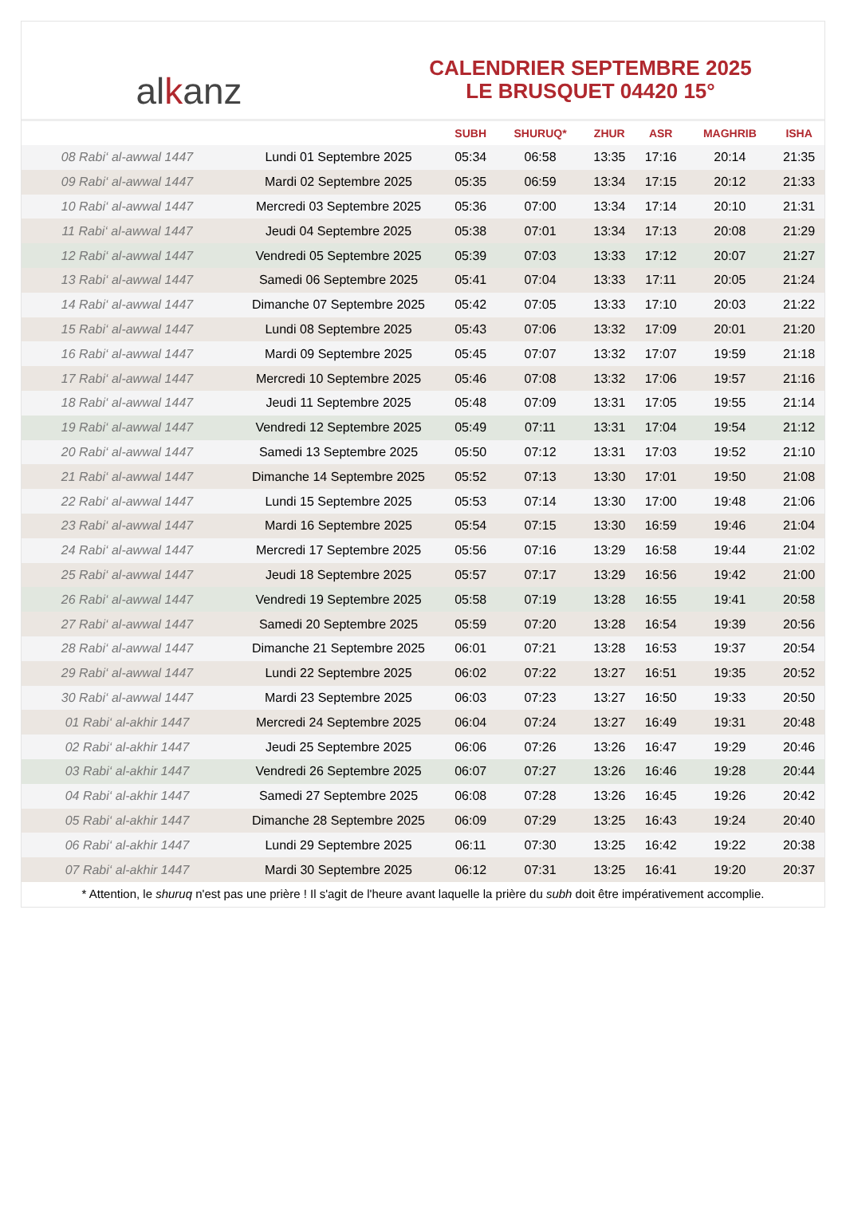al k anz
CALENDRIER SEPTEMBRE 2025
LE BRUSQUET 04420 15°
| | | SUBH | SHURUQ* | ZHUR | ASR | MAGHRIB | ISHA |
| --- | --- | --- | --- | --- | --- | --- | --- |
| 08 Rabi‘ al-awwal 1447 | Lundi 01 Septembre 2025 | 05:34 | 06:58 | 13:35 | 17:16 | 20:14 | 21:35 |
| 09 Rabi‘ al-awwal 1447 | Mardi 02 Septembre 2025 | 05:35 | 06:59 | 13:34 | 17:15 | 20:12 | 21:33 |
| 10 Rabi‘ al-awwal 1447 | Mercredi 03 Septembre 2025 | 05:36 | 07:00 | 13:34 | 17:14 | 20:10 | 21:31 |
| 11 Rabi‘ al-awwal 1447 | Jeudi 04 Septembre 2025 | 05:38 | 07:01 | 13:34 | 17:13 | 20:08 | 21:29 |
| 12 Rabi‘ al-awwal 1447 | Vendredi 05 Septembre 2025 | 05:39 | 07:03 | 13:33 | 17:12 | 20:07 | 21:27 |
| 13 Rabi‘ al-awwal 1447 | Samedi 06 Septembre 2025 | 05:41 | 07:04 | 13:33 | 17:11 | 20:05 | 21:24 |
| 14 Rabi‘ al-awwal 1447 | Dimanche 07 Septembre 2025 | 05:42 | 07:05 | 13:33 | 17:10 | 20:03 | 21:22 |
| 15 Rabi‘ al-awwal 1447 | Lundi 08 Septembre 2025 | 05:43 | 07:06 | 13:32 | 17:09 | 20:01 | 21:20 |
| 16 Rabi‘ al-awwal 1447 | Mardi 09 Septembre 2025 | 05:45 | 07:07 | 13:32 | 17:07 | 19:59 | 21:18 |
| 17 Rabi‘ al-awwal 1447 | Mercredi 10 Septembre 2025 | 05:46 | 07:08 | 13:32 | 17:06 | 19:57 | 21:16 |
| 18 Rabi‘ al-awwal 1447 | Jeudi 11 Septembre 2025 | 05:48 | 07:09 | 13:31 | 17:05 | 19:55 | 21:14 |
| 19 Rabi‘ al-awwal 1447 | Vendredi 12 Septembre 2025 | 05:49 | 07:11 | 13:31 | 17:04 | 19:54 | 21:12 |
| 20 Rabi‘ al-awwal 1447 | Samedi 13 Septembre 2025 | 05:50 | 07:12 | 13:31 | 17:03 | 19:52 | 21:10 |
| 21 Rabi‘ al-awwal 1447 | Dimanche 14 Septembre 2025 | 05:52 | 07:13 | 13:30 | 17:01 | 19:50 | 21:08 |
| 22 Rabi‘ al-awwal 1447 | Lundi 15 Septembre 2025 | 05:53 | 07:14 | 13:30 | 17:00 | 19:48 | 21:06 |
| 23 Rabi‘ al-awwal 1447 | Mardi 16 Septembre 2025 | 05:54 | 07:15 | 13:30 | 16:59 | 19:46 | 21:04 |
| 24 Rabi‘ al-awwal 1447 | Mercredi 17 Septembre 2025 | 05:56 | 07:16 | 13:29 | 16:58 | 19:44 | 21:02 |
| 25 Rabi‘ al-awwal 1447 | Jeudi 18 Septembre 2025 | 05:57 | 07:17 | 13:29 | 16:56 | 19:42 | 21:00 |
| 26 Rabi‘ al-awwal 1447 | Vendredi 19 Septembre 2025 | 05:58 | 07:19 | 13:28 | 16:55 | 19:41 | 20:58 |
| 27 Rabi‘ al-awwal 1447 | Samedi 20 Septembre 2025 | 05:59 | 07:20 | 13:28 | 16:54 | 19:39 | 20:56 |
| 28 Rabi‘ al-awwal 1447 | Dimanche 21 Septembre 2025 | 06:01 | 07:21 | 13:28 | 16:53 | 19:37 | 20:54 |
| 29 Rabi‘ al-awwal 1447 | Lundi 22 Septembre 2025 | 06:02 | 07:22 | 13:27 | 16:51 | 19:35 | 20:52 |
| 30 Rabi‘ al-awwal 1447 | Mardi 23 Septembre 2025 | 06:03 | 07:23 | 13:27 | 16:50 | 19:33 | 20:50 |
| 01 Rabi‘ al-akhir 1447 | Mercredi 24 Septembre 2025 | 06:04 | 07:24 | 13:27 | 16:49 | 19:31 | 20:48 |
| 02 Rabi‘ al-akhir 1447 | Jeudi 25 Septembre 2025 | 06:06 | 07:26 | 13:26 | 16:47 | 19:29 | 20:46 |
| 03 Rabi‘ al-akhir 1447 | Vendredi 26 Septembre 2025 | 06:07 | 07:27 | 13:26 | 16:46 | 19:28 | 20:44 |
| 04 Rabi‘ al-akhir 1447 | Samedi 27 Septembre 2025 | 06:08 | 07:28 | 13:26 | 16:45 | 19:26 | 20:42 |
| 05 Rabi‘ al-akhir 1447 | Dimanche 28 Septembre 2025 | 06:09 | 07:29 | 13:25 | 16:43 | 19:24 | 20:40 |
| 06 Rabi‘ al-akhir 1447 | Lundi 29 Septembre 2025 | 06:11 | 07:30 | 13:25 | 16:42 | 19:22 | 20:38 |
| 07 Rabi‘ al-akhir 1447 | Mardi 30 Septembre 2025 | 06:12 | 07:31 | 13:25 | 16:41 | 19:20 | 20:37 |
* Attention, le shuruq n'est pas une prière ! Il s'agit de l'heure avant laquelle la prière du subh doit être impérativement accomplie.